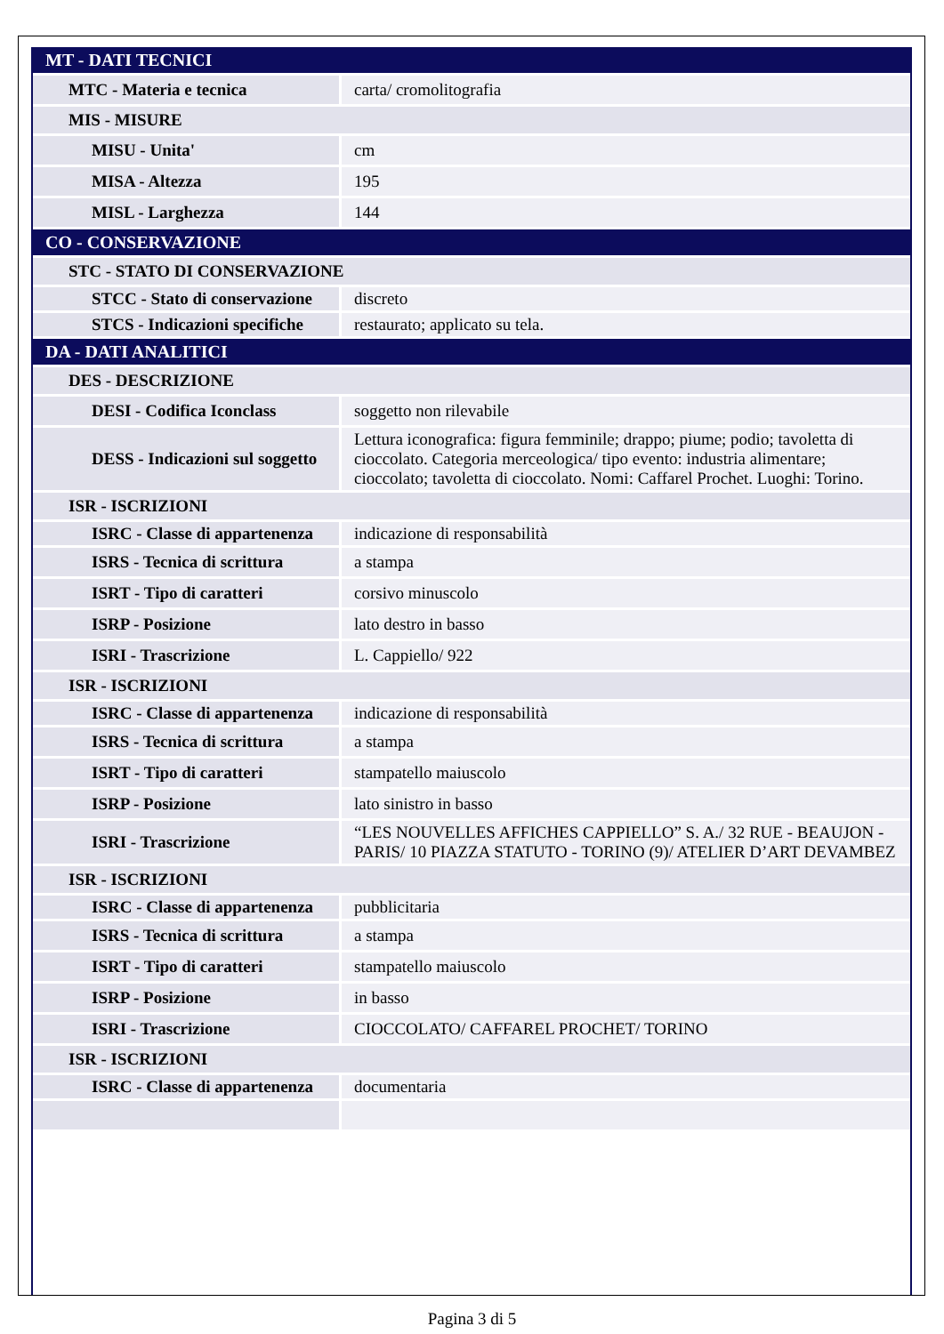| MT - DATI TECNICI | |
| MTC - Materia e tecnica | carta/ cromolitografia |
| MIS - MISURE | |
| MISU - Unita' | cm |
| MISA - Altezza | 195 |
| MISL - Larghezza | 144 |
| CO - CONSERVAZIONE | |
| STC - STATO DI CONSERVAZIONE | |
| STCC - Stato di conservazione | discreto |
| STCS - Indicazioni specifiche | restaurato; applicato su tela. |
| DA - DATI ANALITICI | |
| DES - DESCRIZIONE | |
| DESI - Codifica Iconclass | soggetto non rilevabile |
| DESS - Indicazioni sul soggetto | Lettura iconografica: figura femminile; drappo; piume; podio; tavoletta di cioccolato. Categoria merceologica/ tipo evento: industria alimentare; cioccolato; tavoletta di cioccolato. Nomi: Caffarel Prochet. Luoghi: Torino. |
| ISR - ISCRIZIONI | |
| ISRC - Classe di appartenenza | indicazione di responsabilità |
| ISRS - Tecnica di scrittura | a stampa |
| ISRT - Tipo di caratteri | corsivo minuscolo |
| ISRP - Posizione | lato destro in basso |
| ISRI - Trascrizione | L. Cappiello/ 922 |
| ISR - ISCRIZIONI | |
| ISRC - Classe di appartenenza | indicazione di responsabilità |
| ISRS - Tecnica di scrittura | a stampa |
| ISRT - Tipo di caratteri | stampatello maiuscolo |
| ISRP - Posizione | lato sinistro in basso |
| ISRI - Trascrizione | “LES NOUVELLES AFFICHES CAPPIELLO” S. A./ 32 RUE - BEAUJON - PARIS/ 10 PIAZZA STATUTO - TORINO (9)/ ATELIER D’ART DEVAMBEZ |
| ISR - ISCRIZIONI | |
| ISRC - Classe di appartenenza | pubblicitaria |
| ISRS - Tecnica di scrittura | a stampa |
| ISRT - Tipo di caratteri | stampatello maiuscolo |
| ISRP - Posizione | in basso |
| ISRI - Trascrizione | CIOCCOLATO/ CAFFAREL PROCHET/ TORINO |
| ISR - ISCRIZIONI | |
| ISRC - Classe di appartenenza | documentaria |
Pagina 3 di 5